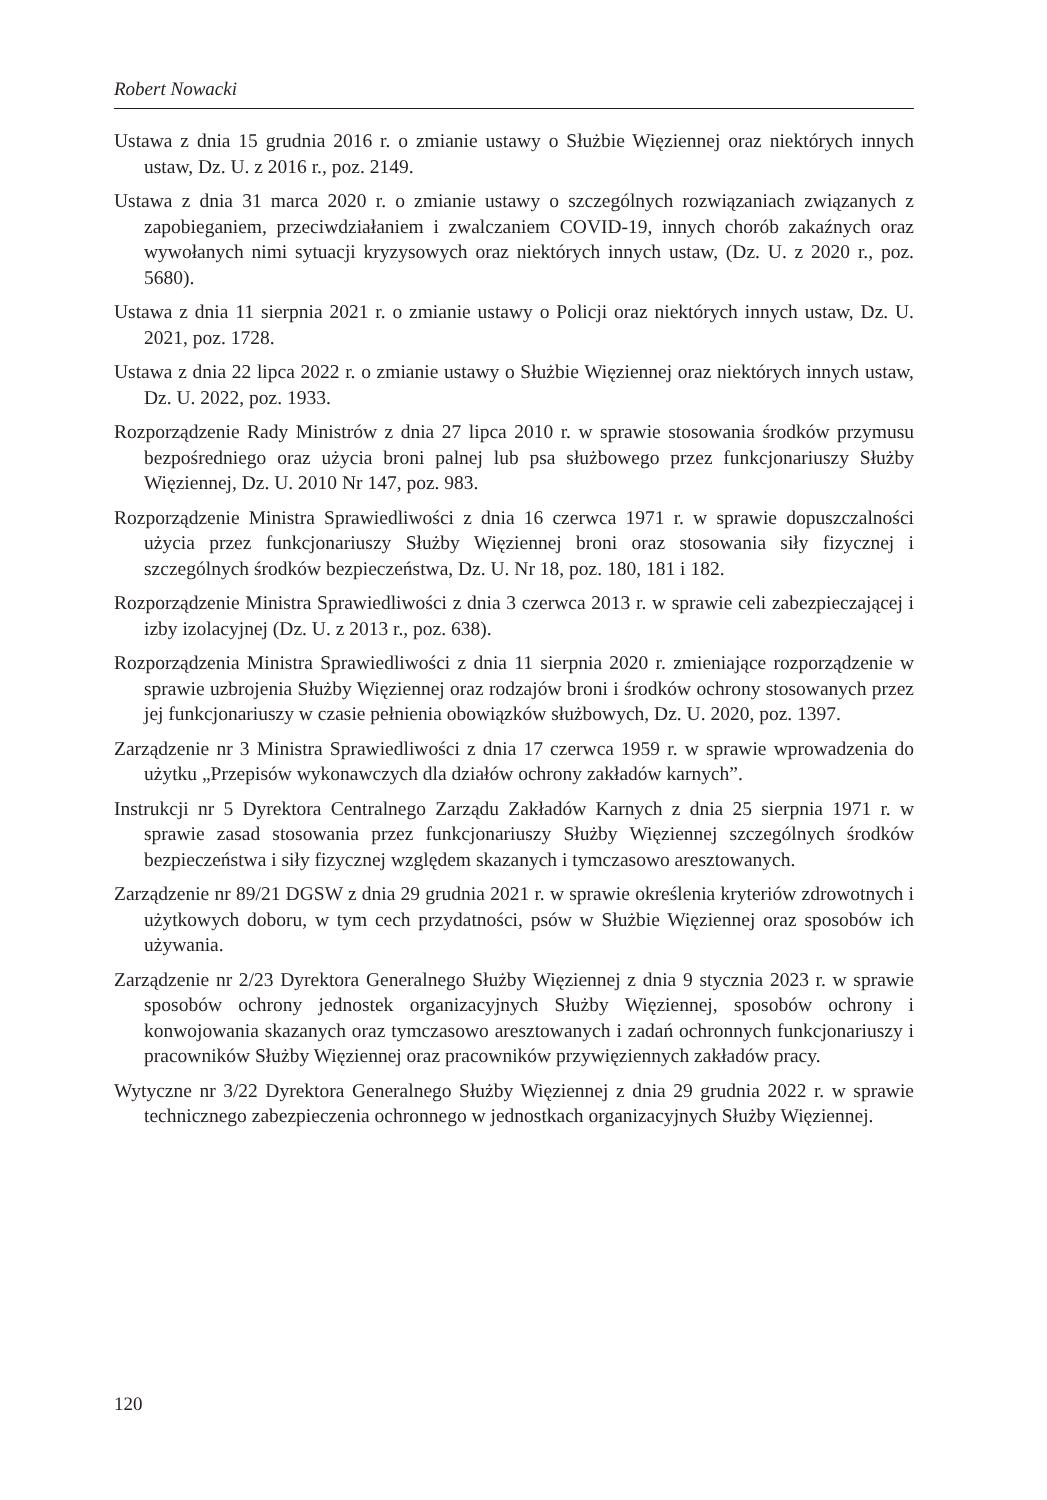Robert Nowacki
Ustawa z dnia 15 grudnia 2016 r. o zmianie ustawy o Służbie Więziennej oraz niektórych innych ustaw, Dz. U. z 2016 r., poz. 2149.
Ustawa z dnia 31 marca 2020 r. o zmianie ustawy o szczególnych rozwiązaniach związanych z zapobieganiem, przeciwdziałaniem i zwalczaniem COVID-19, innych chorób zakaźnych oraz wywołanych nimi sytuacji kryzysowych oraz niektórych innych ustaw, (Dz. U. z 2020 r., poz. 5680).
Ustawa z dnia 11 sierpnia 2021 r. o zmianie ustawy o Policji oraz niektórych innych ustaw, Dz. U. 2021, poz. 1728.
Ustawa z dnia 22 lipca 2022 r. o zmianie ustawy o Służbie Więziennej oraz niektórych innych ustaw, Dz. U. 2022, poz. 1933.
Rozporządzenie Rady Ministrów z dnia 27 lipca 2010 r. w sprawie stosowania środków przymusu bezpośredniego oraz użycia broni palnej lub psa służbowego przez funkcjonariuszy Służby Więziennej, Dz. U. 2010 Nr 147, poz. 983.
Rozporządzenie Ministra Sprawiedliwości z dnia 16 czerwca 1971 r. w sprawie dopuszczalności użycia przez funkcjonariuszy Służby Więziennej broni oraz stosowania siły fizycznej i szczególnych środków bezpieczeństwa, Dz. U. Nr 18, poz. 180, 181 i 182.
Rozporządzenie Ministra Sprawiedliwości z dnia 3 czerwca 2013 r. w sprawie celi zabezpieczającej i izby izolacyjnej (Dz. U. z 2013 r., poz. 638).
Rozporządzenia Ministra Sprawiedliwości z dnia 11 sierpnia 2020 r. zmieniające rozporządzenie w sprawie uzbrojenia Służby Więziennej oraz rodzajów broni i środków ochrony stosowanych przez jej funkcjonariuszy w czasie pełnienia obowiązków służbowych, Dz. U. 2020, poz. 1397.
Zarządzenie nr 3 Ministra Sprawiedliwości z dnia 17 czerwca 1959 r. w sprawie wprowadzenia do użytku „Przepisów wykonawczych dla działów ochrony zakładów karnych”.
Instrukcji nr 5 Dyrektora Centralnego Zarządu Zakładów Karnych z dnia 25 sierpnia 1971 r. w sprawie zasad stosowania przez funkcjonariuszy Służby Więziennej szczególnych środków bezpieczeństwa i siły fizycznej względem skazanych i tymczasowo aresztowanych.
Zarządzenie nr 89/21 DGSW z dnia 29 grudnia 2021 r. w sprawie określenia kryteriów zdrowotnych i użytkowych doboru, w tym cech przydatności, psów w Służbie Więziennej oraz sposobów ich używania.
Zarządzenie nr 2/23 Dyrektora Generalnego Służby Więziennej z dnia 9 stycznia 2023 r. w sprawie sposobów ochrony jednostek organizacyjnych Służby Więziennej, sposobów ochrony i konwojowania skazanych oraz tymczasowo aresztowanych i zadań ochronnych funkcjonariuszy i pracowników Służby Więziennej oraz pracowników przywięziennych zakładów pracy.
Wytyczne nr 3/22 Dyrektora Generalnego Służby Więziennej z dnia 29 grudnia 2022 r. w sprawie technicznego zabezpieczenia ochronnego w jednostkach organizacyjnych Służby Więziennej.
120